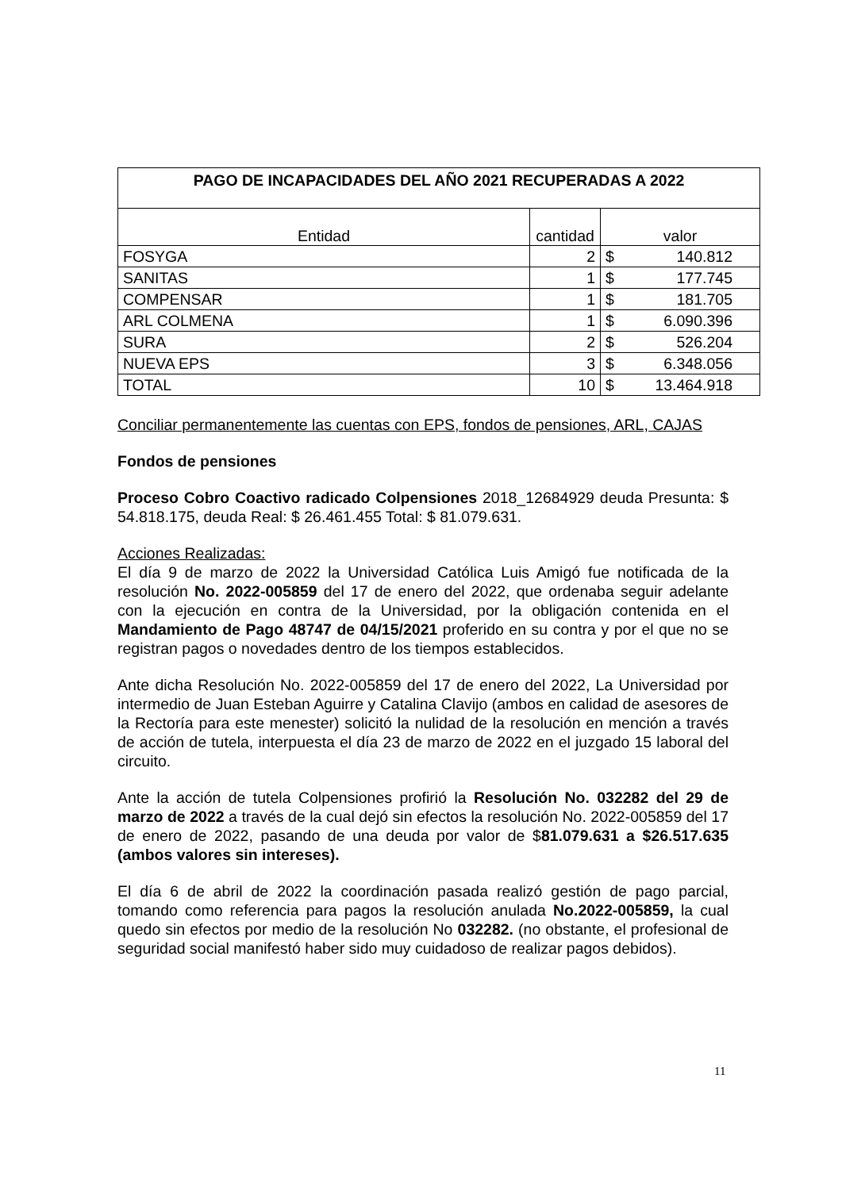| PAGO DE INCAPACIDADES DEL AÑO 2021 RECUPERADAS A 2022 | | | |
| --- | --- | --- | --- |
| Entidad | cantidad | valor | |
| FOSYGA | 2 | $ | 140.812 |
| SANITAS | 1 | $ | 177.745 |
| COMPENSAR | 1 | $ | 181.705 |
| ARL COLMENA | 1 | $ | 6.090.396 |
| SURA | 2 | $ | 526.204 |
| NUEVA EPS | 3 | $ | 6.348.056 |
| TOTAL | 10 | $ | 13.464.918 |
Conciliar permanentemente las cuentas con EPS, fondos de pensiones, ARL, CAJAS
Fondos de pensiones
Proceso Cobro Coactivo radicado Colpensiones 2018_12684929 deuda Presunta: $ 54.818.175, deuda Real: $ 26.461.455 Total: $ 81.079.631.
Acciones Realizadas:
El día 9 de marzo de 2022 la Universidad Católica Luis Amigó fue notificada de la resolución No. 2022-005859 del 17 de enero del 2022, que ordenaba seguir adelante con la ejecución en contra de la Universidad, por la obligación contenida en el Mandamiento de Pago 48747 de 04/15/2021 proferido en su contra y por el que no se registran pagos o novedades dentro de los tiempos establecidos.
Ante dicha Resolución No. 2022-005859 del 17 de enero del 2022, La Universidad por intermedio de Juan Esteban Aguirre y Catalina Clavijo (ambos en calidad de asesores de la Rectoría para este menester) solicitó la nulidad de la resolución en mención a través de acción de tutela, interpuesta el día 23 de marzo de 2022 en el juzgado 15 laboral del circuito.
Ante la acción de tutela Colpensiones profirió la Resolución No. 032282 del 29 de marzo de 2022 a través de la cual dejó sin efectos la resolución No. 2022-005859 del 17 de enero de 2022, pasando de una deuda por valor de $81.079.631 a $26.517.635 (ambos valores sin intereses).
El día 6 de abril de 2022 la coordinación pasada realizó gestión de pago parcial, tomando como referencia para pagos la resolución anulada No.2022-005859, la cual quedo sin efectos por medio de la resolución No 032282. (no obstante, el profesional de seguridad social manifestó haber sido muy cuidadoso de realizar pagos debidos).
11